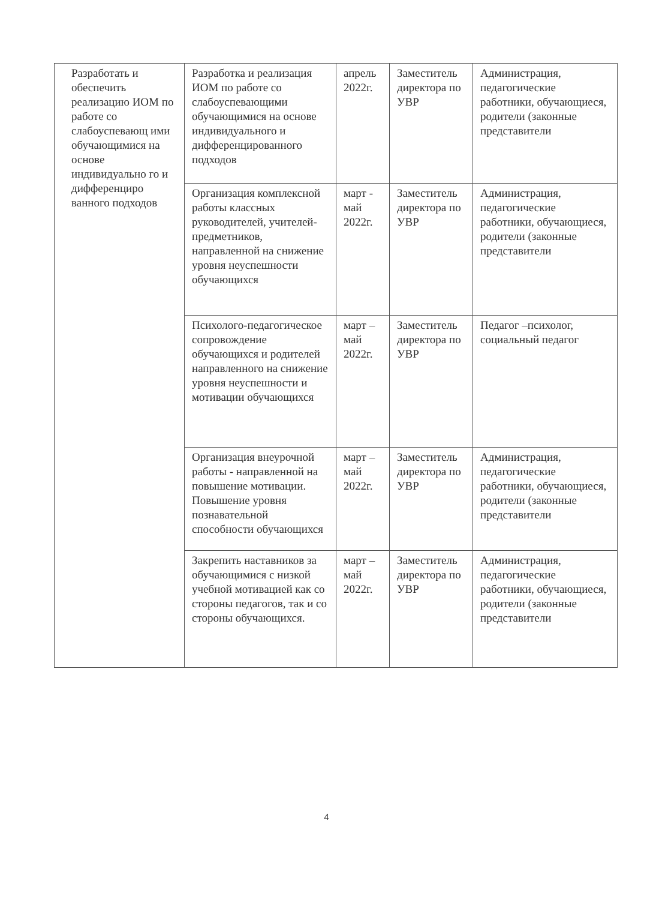| Разработать и обеспечить реализацию ИОМ по работе со слабоуспевающ ими обучающимися на основе индивидуально го и дифференциро ванного подходов | Разработка и реализация ИОМ по работе со слабоуспевающими обучающимися на основе индивидуального и дифференцированного подходов | апрель 2022г. | Заместитель директора по УВР | Администрация, педагогические работники, обучающиеся, родители (законные представители |
| | Организация комплексной работы классных руководителей, учителей-предметников, направленной на снижение уровня неуспешности обучающихся | март - май 2022г. | Заместитель директора по УВР | Администрация, педагогические работники, обучающиеся, родители (законные представители |
| | Психолого-педагогическое сопровождение обучающихся и родителей направленного на снижение уровня неуспешности и мотивации обучающихся | март – май 2022г. | Заместитель директора по УВР | Педагог –психолог, социальный педагог |
| | Организация внеурочной работы - направленной на повышение мотивации. Повышение уровня познавательной способности обучающихся | март – май 2022г. | Заместитель директора по УВР | Администрация, педагогические работники, обучающиеся, родители (законные представители |
| | Закрепить наставников за обучающимися с низкой учебной мотивацией как со стороны педагогов, так и со стороны обучающихся. | март – май 2022г. | Заместитель директора по УВР | Администрация, педагогические работники, обучающиеся, родители (законные представители |
4